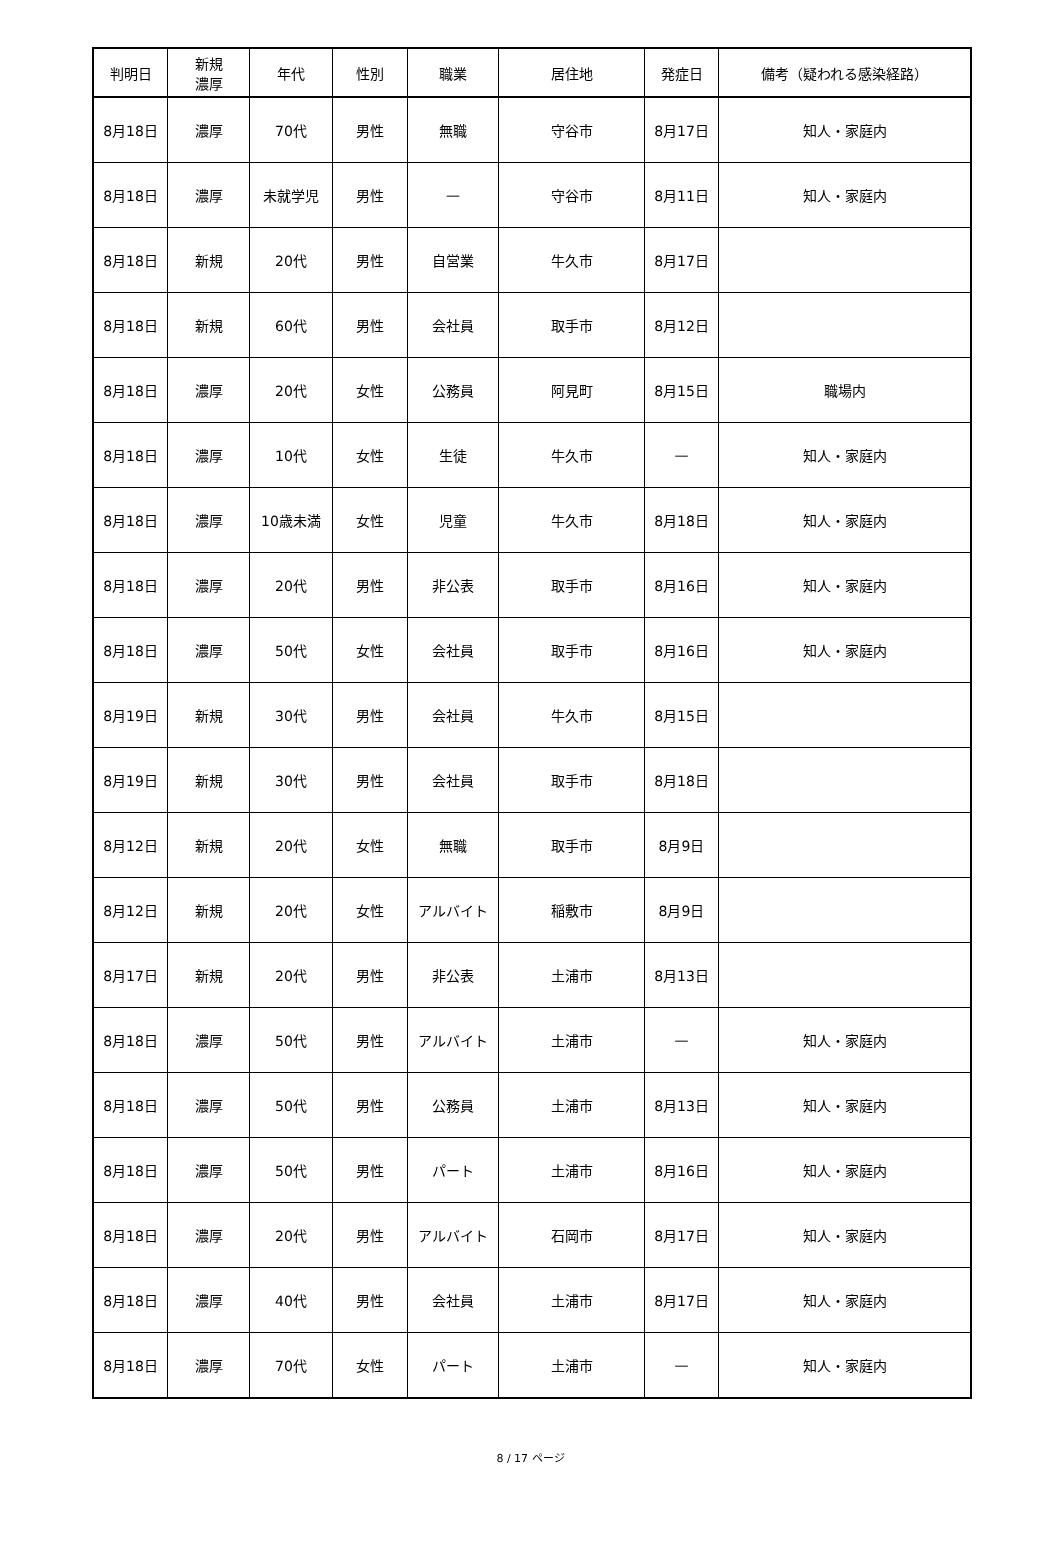| 判明日 | 新規 濃厚 | 年代 | 性別 | 職業 | 居住地 | 発症日 | 備考（疑われる感染経路） |
| --- | --- | --- | --- | --- | --- | --- | --- |
| 8月18日 | 濃厚 | 70代 | 男性 | 無職 | 守谷市 | 8月17日 | 知人・家庭内 |
| 8月18日 | 濃厚 | 未就学児 | 男性 | — | 守谷市 | 8月11日 | 知人・家庭内 |
| 8月18日 | 新規 | 20代 | 男性 | 自営業 | 牛久市 | 8月17日 | |
| 8月18日 | 新規 | 60代 | 男性 | 会社員 | 取手市 | 8月12日 | |
| 8月18日 | 濃厚 | 20代 | 女性 | 公務員 | 阿見町 | 8月15日 | 職場内 |
| 8月18日 | 濃厚 | 10代 | 女性 | 生徒 | 牛久市 | — | 知人・家庭内 |
| 8月18日 | 濃厚 | 10歳未満 | 女性 | 児童 | 牛久市 | 8月18日 | 知人・家庭内 |
| 8月18日 | 濃厚 | 20代 | 男性 | 非公表 | 取手市 | 8月16日 | 知人・家庭内 |
| 8月18日 | 濃厚 | 50代 | 女性 | 会社員 | 取手市 | 8月16日 | 知人・家庭内 |
| 8月19日 | 新規 | 30代 | 男性 | 会社員 | 牛久市 | 8月15日 | |
| 8月19日 | 新規 | 30代 | 男性 | 会社員 | 取手市 | 8月18日 | |
| 8月12日 | 新規 | 20代 | 女性 | 無職 | 取手市 | 8月9日 | |
| 8月12日 | 新規 | 20代 | 女性 | アルバイト | 稲敷市 | 8月9日 | |
| 8月17日 | 新規 | 20代 | 男性 | 非公表 | 土浦市 | 8月13日 | |
| 8月18日 | 濃厚 | 50代 | 男性 | アルバイト | 土浦市 | — | 知人・家庭内 |
| 8月18日 | 濃厚 | 50代 | 男性 | 公務員 | 土浦市 | 8月13日 | 知人・家庭内 |
| 8月18日 | 濃厚 | 50代 | 男性 | パート | 土浦市 | 8月16日 | 知人・家庭内 |
| 8月18日 | 濃厚 | 20代 | 男性 | アルバイト | 石岡市 | 8月17日 | 知人・家庭内 |
| 8月18日 | 濃厚 | 40代 | 男性 | 会社員 | 土浦市 | 8月17日 | 知人・家庭内 |
| 8月18日 | 濃厚 | 70代 | 女性 | パート | 土浦市 | — | 知人・家庭内 |
8 / 17 ページ